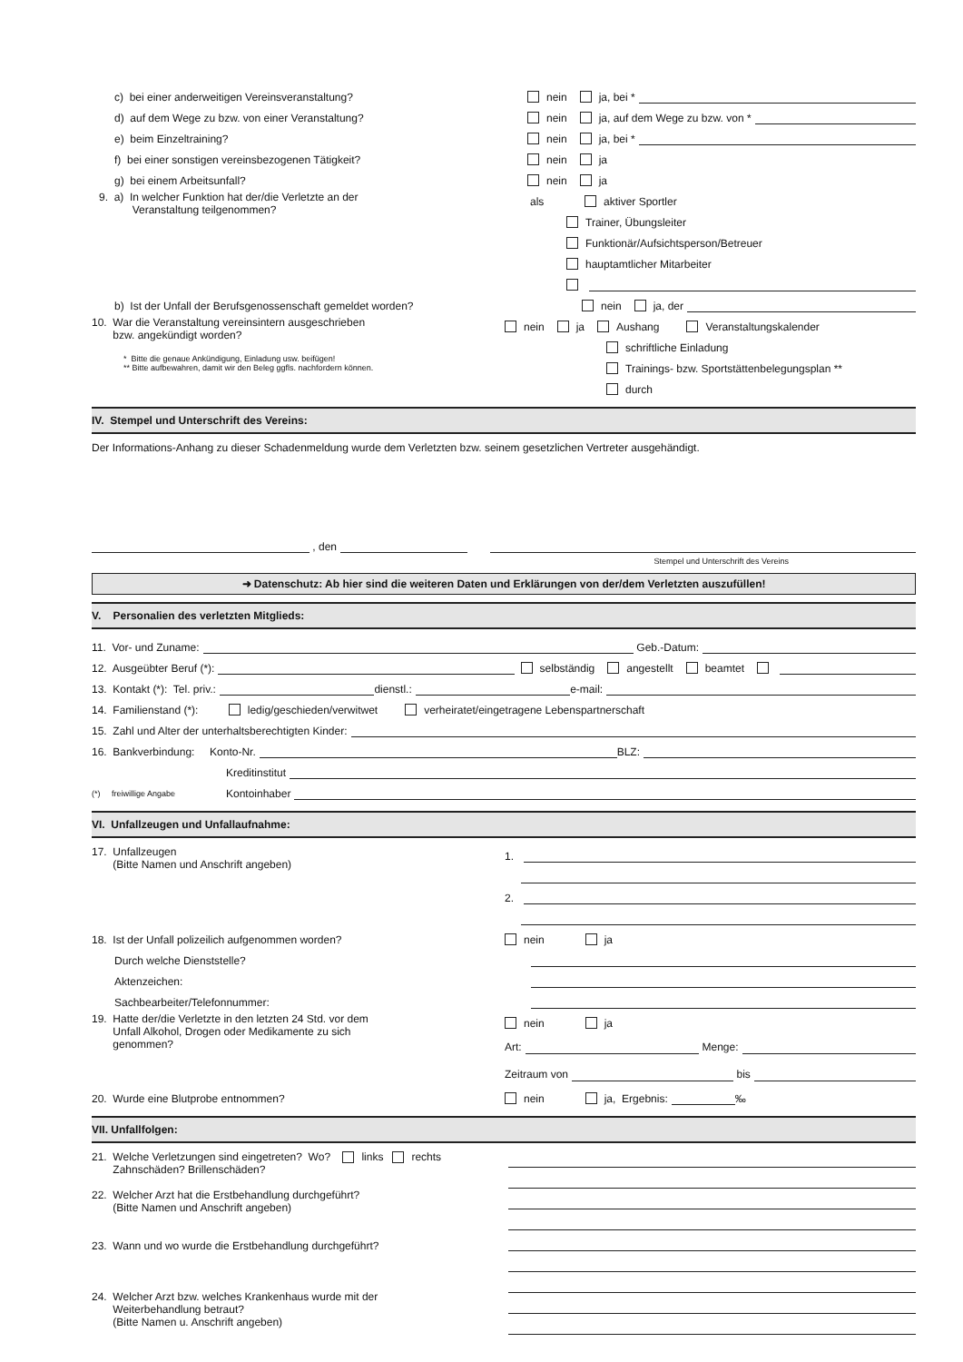c) bei einer anderweitigen Vereinsveranstaltung? nein ja, bei *
d) auf dem Wege zu bzw. von einer Veranstaltung?
nein ja, auf dem Wege zu bzw. von *
e) beim Einzeltraining? nein ja, bei *
f) bei einer sonstigen vereinsbezogenen Tätigkeit? nein ja
g) bei einem Arbeitsunfall? nein ja
9. a) In welcher Funktion hat der/die Verletzte an der
Veranstaltung teilgenommen?
als aktiver Sportler
Trainer, Übungsleiter
Funktionär/Aufsichtsperson/Betreuer
hauptamtlicher Mitarbeiter
b) Ist der Unfall der Berufsgenossenschaft gemeldet worden? nein ja, der
10. War die Veranstaltung vereinsintern ausgeschrieben
bzw. angekündigt worden?
* Bitte die genaue Ankündigung, Einladung usw. beifügen!
** Bitte aufbewahren, damit wir den Beleg ggfls. nachfordern können.
nein ja Aushang Veranstaltungskalender
schriftliche Einladung
Trainings- bzw. Sportstättenbelegungsplan **
durch
IV. Stempel und Unterschrift des Vereins:
Der Informations-Anhang zu dieser Schadenmeldung wurde dem Verletzten bzw. seinem gesetzlichen Vertreter ausgehändigt.
, den
Stempel und Unterschrift des Vereins
➜ Datenschutz: Ab hier sind die weiteren Daten und Erklärungen von der/dem Verletzten auszufüllen!
V. Personalien des verletzten Mitglieds:
11. Vor- und Zuname: Geb.-Datum:
12. Ausgeübter Beruf (*): selbständig angestellt beamtet
13. Kontakt (*): Tel. priv.: dienstl.: e-mail:
14. Familienstand (*): ledig/geschieden/verwitwet verheiratet/eingetragene Lebenspartnerschaft
15. Zahl und Alter der unterhaltsberechtigten Kinder:
16. Bankverbindung: Konto-Nr. BLZ:
Kreditinstitut
(*) freiwillige Angabe Kontoinhaber
VI. Unfallzeugen und Unfallaufnahme:
17. Unfallzeugen
(Bitte Namen und Anschrift angeben)
1.
2.
18. Ist der Unfall polizeilich aufgenommen worden? nein ja
Durch welche Dienststelle?
Aktenzeichen:
Sachbearbeiter/Telefonnummer:
19. Hatte der/die Verletzte in den letzten 24 Std. vor dem
Unfall Alkohol, Drogen oder Medikamente zu sich
genommen?
nein ja
Art: Menge:
Zeitraum von bis
20. Wurde eine Blutprobe entnommen? nein ja, Ergebnis: ‰
VII. Unfallfolgen:
21. Welche Verletzungen sind eingetreten? Wo? links rechts
Zahnschäden? Brillenschäden?
22. Welcher Arzt hat die Erstbehandlung durchgeführt?
(Bitte Namen und Anschrift angeben)
23. Wann und wo wurde die Erstbehandlung durchgeführt?
24. Welcher Arzt bzw. welches Krankenhaus wurde mit der
Weiterbehandlung betraut?
(Bitte Namen u. Anschrift angeben)